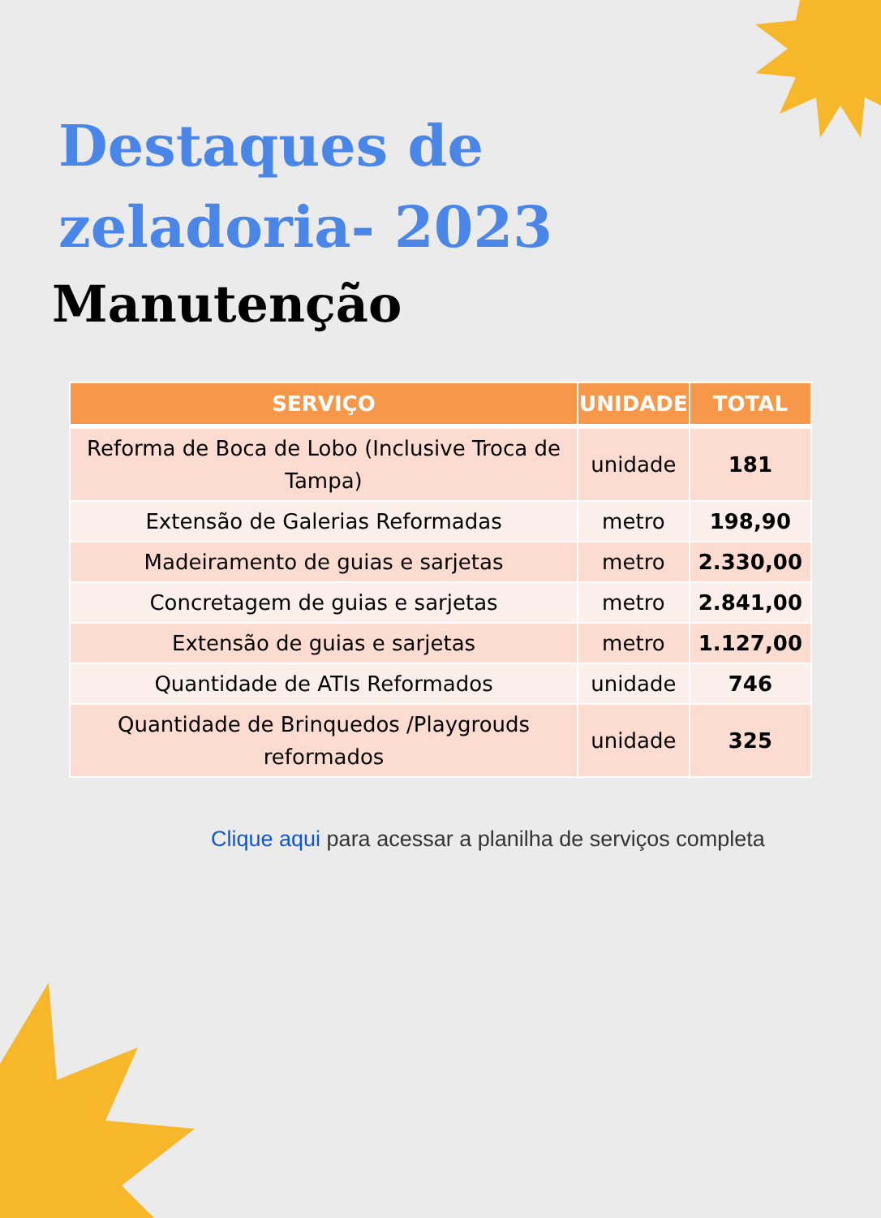Destaques de
zeladoria- 2023
Manutenção
| SERVIÇO | UNIDADE | TOTAL |
| --- | --- | --- |
| Reforma de Boca de Lobo (Inclusive Troca de Tampa) | unidade | 181 |
| Extensão de Galerias Reformadas | metro | 198,90 |
| Madeiramento de guias e sarjetas | metro | 2.330,00 |
| Concretagem de guias e sarjetas | metro | 2.841,00 |
| Extensão de guias e sarjetas | metro | 1.127,00 |
| Quantidade de ATIs Reformados | unidade | 746 |
| Quantidade de Brinquedos /Playgrouds reformados | unidade | 325 |
Clique aqui para acessar a planilha de serviços completa